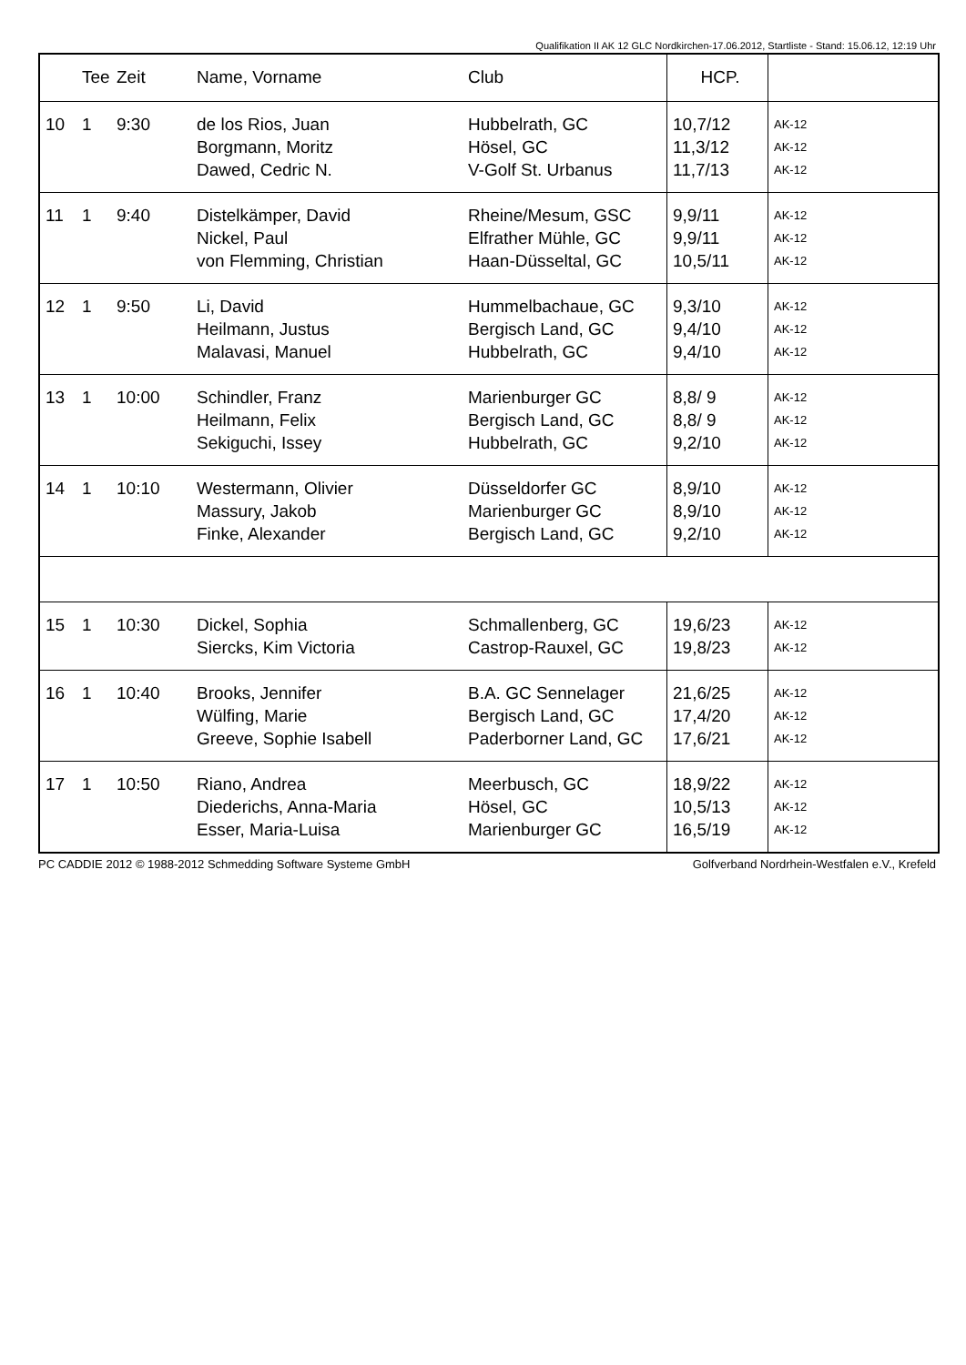Qualifikation II AK 12 GLC Nordkirchen-17.06.2012, Startliste - Stand: 15.06.12, 12:19 Uhr
| | Tee | Zeit | Name, Vorname | Club | HCP. | |
| --- | --- | --- | --- | --- | --- | --- |
| 10 | 1 | 9:30 | de los Rios, Juan Borgmann, Moritz Dawed, Cedric N. | Hubbelrath, GC Hösel, GC V-Golf St. Urbanus | 10,7/12 11,3/12 11,7/13 | AK-12 AK-12 AK-12 |
| 11 | 1 | 9:40 | Distelkämper, David Nickel, Paul von Flemming, Christian | Rheine/Mesum, GSC Elfrather Mühle, GC Haan-Düsseltal, GC | 9,9/11 9,9/11 10,5/11 | AK-12 AK-12 AK-12 |
| 12 | 1 | 9:50 | Li, David Heilmann, Justus Malavasi, Manuel | Hummelbachaue, GC Bergisch Land, GC Hubbelrath, GC | 9,3/10 9,4/10 9,4/10 | AK-12 AK-12 AK-12 |
| 13 | 1 | 10:00 | Schindler, Franz Heilmann, Felix Sekiguchi, Issey | Marienburger GC Bergisch Land, GC Hubbelrath, GC | 8,8/ 9 8,8/ 9 9,2/10 | AK-12 AK-12 AK-12 |
| 14 | 1 | 10:10 | Westermann, Olivier Massury, Jakob Finke, Alexander | Düsseldorfer GC Marienburger GC Bergisch Land, GC | 8,9/10 8,9/10 9,2/10 | AK-12 AK-12 AK-12 |
| 15 | 1 | 10:30 | Dickel, Sophia Siercks, Kim Victoria | Schmallenberg, GC Castrop-Rauxel, GC | 19,6/23 19,8/23 | AK-12 AK-12 |
| 16 | 1 | 10:40 | Brooks, Jennifer Wülfing, Marie Greeve, Sophie Isabell | B.A. GC Sennelager Bergisch Land, GC Paderborner Land, GC | 21,6/25 17,4/20 17,6/21 | AK-12 AK-12 AK-12 |
| 17 | 1 | 10:50 | Riano, Andrea Diederichs, Anna-Maria Esser, Maria-Luisa | Meerbusch, GC Hösel, GC Marienburger GC | 18,9/22 10,5/13 16,5/19 | AK-12 AK-12 AK-12 |
PC CADDIE 2012 © 1988-2012 Schmedding Software Systeme GmbH Golfverband Nordrhein-Westfalen e.V., Krefeld